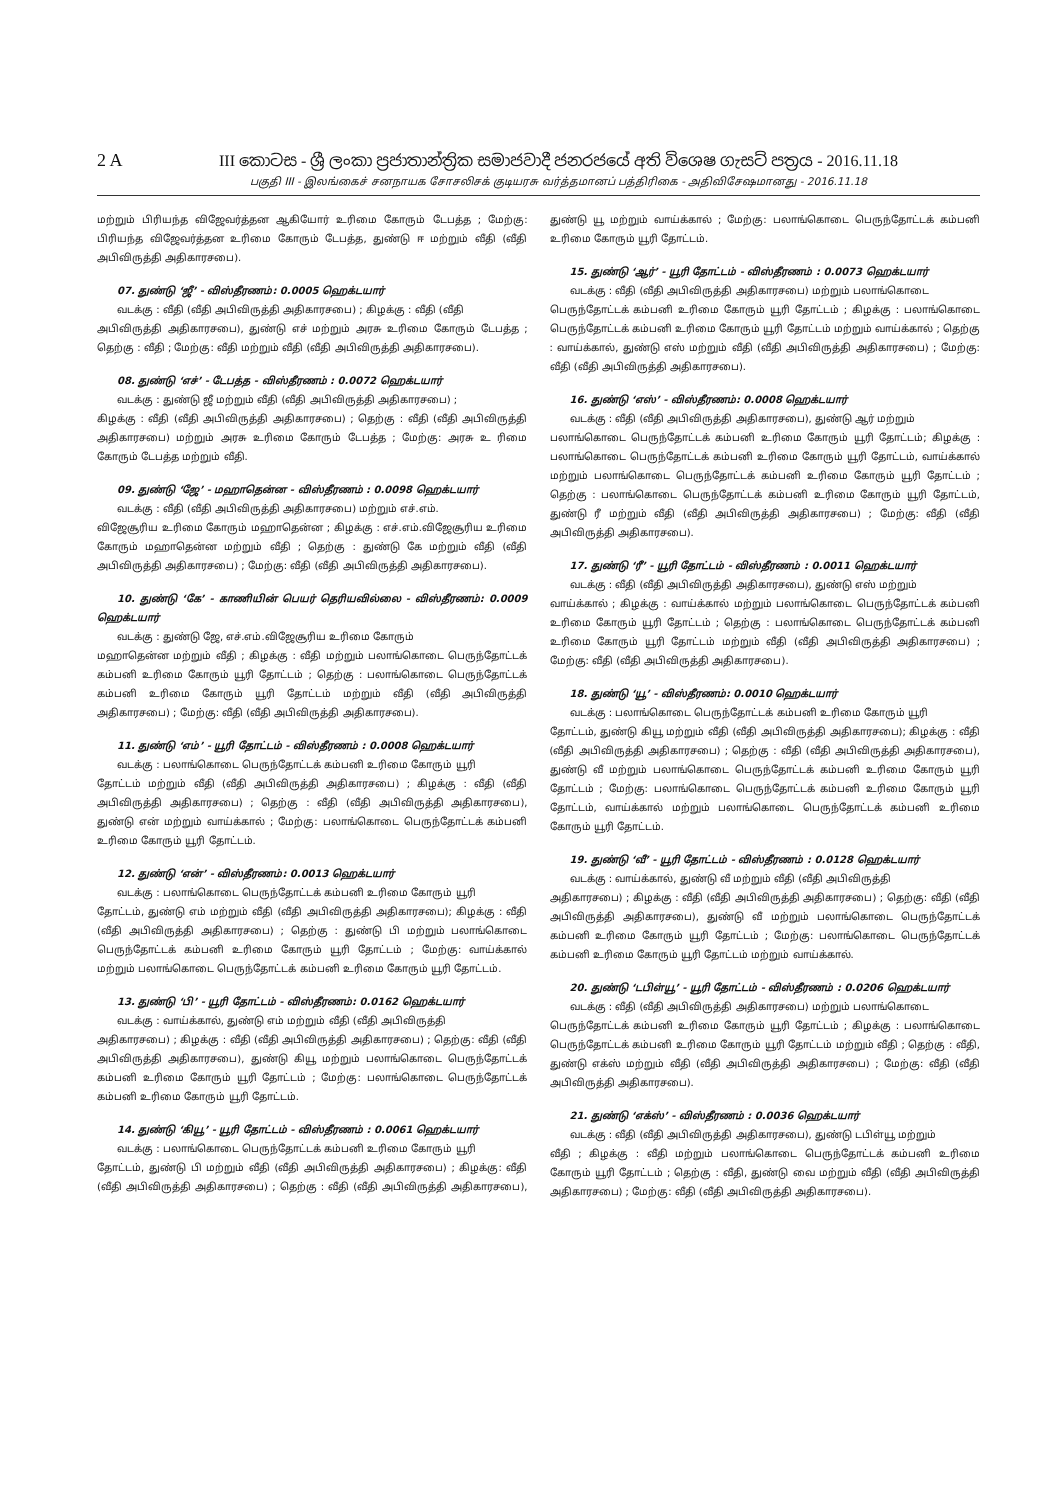2 A III කොටස - ශ්‍රී ලංකා ප්‍රජාතාන්ත්‍රික සමාජවාදී ජනරජයේ අති විශෙෂ ගැසට් පත්‍රය - 2016.11.18
பகுதி III - இலங்கைச் சனநாயக சோசலிசக் குடியரசு வர்த்தமானப் பத்திரிகை - அதிவிசேஷமானது - 2016.11.18
மற்றும் பிரியந்த விஜேவர்த்தன ஆகியோர் உரிமை கோரும் டேபத்த ; மேற்கு: பிரியந்த விஜேவர்த்தன உரிமை கோரும் டேபத்த, துண்டு ஈ மற்றும் வீதி (வீதி அபிவிருத்தி அதிகாரசபை).
07. துண்டு ‘ஜீ’ - விஸ்தீரணம்: 0.0005 ஹெக்டயார்
வடக்கு : வீதி (வீதி அபிவிருத்தி அதிகாரசபை) ; கிழக்கு : வீதி (வீதி
அபிவிருத்தி அதிகாரசபை), துண்டு எச் மற்றும் அரசு உரிமை கோரும் டேபத்த ; தெற்கு : வீதி ; மேற்கு: வீதி மற்றும் வீதி (வீதி அபிவிருத்தி அதிகாரசபை).
08. துண்டு ‘எச்’ - டேபத்த - விஸ்தீரணம் : 0.0072 ஹெக்டயார்
வடக்கு : துண்டு ஜீ மற்றும் வீதி (வீதி அபிவிருத்தி அதிகாரசபை) ;
கிழக்கு : வீதி (வீதி அபிவிருத்தி அதிகாரசபை) ; தெற்கு : வீதி (வீதி அபிவிருத்தி அதிகாரசபை) மற்றும் அரசு உரிமை கோரும் டேபத்த ; மேற்கு: அரசு உ ரிமை கோரும் டேபத்த மற்றும் வீதி.
09. துண்டு ‘ஜே’ - மஹாதென்ன - விஸ்தீரணம் : 0.0098 ஹெக்டயார்
வடக்கு : வீதி (வீதி அபிவிருத்தி அதிகாரசபை) மற்றும் எச்.எம்.
விஜேசூரிய உரிமை கோரும் மஹாதென்ன ; கிழக்கு : எச்.எம்.விஜேசூரிய உரிமை கோரும் மஹாதென்ன மற்றும் வீதி ; தெற்கு : துண்டு கே மற்றும் வீதி (வீதி அபிவிருத்தி அதிகாரசபை) ; மேற்கு: வீதி (வீதி அபிவிருத்தி அதிகாரசபை).
10. துண்டு ‘கே’ - காணியின் பெயர் தெரியவில்லை - விஸ்தீரணம்: 0.0009 ஹெக்டயார்
வடக்கு : துண்டு ஜே, எச்.எம்.விஜேசூரிய உரிமை கோரும்
மஹாதென்ன மற்றும் வீதி ; கிழக்கு : வீதி மற்றும் பலாங்கொடை பெருந்தோட்டக் கம்பனி உரிமை கோரும் யூரி தோட்டம் ; தெற்கு : பலாங்கொடை பெருந்தோட்டக் கம்பனி உரிமை கோரும் யூரி தோட்டம் மற்றும் வீதி (வீதி அபிவிருத்தி அதிகாரசபை) ; மேற்கு: வீதி (வீதி அபிவிருத்தி அதிகாரசபை).
11. துண்டு ‘எம்’ - யூரி தோட்டம் - விஸ்தீரணம் : 0.0008 ஹெக்டயார்
வடக்கு : பலாங்கொடை பெருந்தோட்டக் கம்பனி உரிமை கோரும் யூரி
தோட்டம் மற்றும் வீதி (வீதி அபிவிருத்தி அதிகாரசபை) ; கிழக்கு : வீதி (வீதி அபிவிருத்தி அதிகாரசபை) ; தெற்கு : வீதி (வீதி அபிவிருத்தி அதிகாரசபை), துண்டு என் மற்றும் வாய்க்கால் ; மேற்கு: பலாங்கொடை பெருந்தோட்டக் கம்பனி உரிமை கோரும் யூரி தோட்டம்.
12. துண்டு ‘என்’ - விஸ்தீரணம்: 0.0013 ஹெக்டயார்
வடக்கு : பலாங்கொடை பெருந்தோட்டக் கம்பனி உரிமை கோரும் யூரி
தோட்டம், துண்டு எம் மற்றும் வீதி (வீதி அபிவிருத்தி அதிகாரசபை); கிழக்கு : வீதி (வீதி அபிவிருத்தி அதிகாரசபை) ; தெற்கு : துண்டு பி மற்றும் பலாங்கொடை பெருந்தோட்டக் கம்பனி உரிமை கோரும் யூரி தோட்டம் ; மேற்கு: வாய்க்கால் மற்றும் பலாங்கொடை பெருந்தோட்டக் கம்பனி உரிமை கோரும் யூரி தோட்டம்.
13. துண்டு ‘பி’ - யூரி தோட்டம் - விஸ்தீரணம்: 0.0162 ஹெக்டயார்
வடக்கு : வாய்க்கால், துண்டு எம் மற்றும் வீதி (வீதி அபிவிருத்தி
அதிகாரசபை) ; கிழக்கு : வீதி (வீதி அபிவிருத்தி அதிகாரசபை) ; தெற்கு: வீதி (வீதி அபிவிருத்தி அதிகாரசபை), துண்டு கியூ மற்றும் பலாங்கொடை பெருந்தோட்டக் கம்பனி உரிமை கோரும் யூரி தோட்டம் ; மேற்கு: பலாங்கொடை பெருந்தோட்டக் கம்பனி உரிமை கோரும் யூரி தோட்டம்.
14. துண்டு ‘கியூ’ - யூரி தோட்டம் - விஸ்தீரணம் : 0.0061 ஹெக்டயார்
வடக்கு : பலாங்கொடை பெருந்தோட்டக் கம்பனி உரிமை கோரும் யூரி
தோட்டம், துண்டு பி மற்றும் வீதி (வீதி அபிவிருத்தி அதிகாரசபை) ; கிழக்கு: வீதி (வீதி அபிவிருத்தி அதிகாரசபை) ; தெற்கு : வீதி (வீதி அபிவிருத்தி அதிகாரசபை), துண்டு யூ மற்றும் வாய்க்கால் ; மேற்கு: பலாங்கொடை பெருந்தோட்டக் கம்பனி உரிமை கோரும் யூரி தோட்டம்.
15. துண்டு ‘ஆர்’ - யூரி தோட்டம் - விஸ்தீரணம் : 0.0073 ஹெக்டயார்
வடக்கு : வீதி (வீதி அபிவிருத்தி அதிகாரசபை) மற்றும் பலாங்கொடை
பெருந்தோட்டக் கம்பனி உரிமை கோரும் யூரி தோட்டம் ; கிழக்கு : பலாங்கொடை பெருந்தோட்டக் கம்பனி உரிமை கோரும் யூரி தோட்டம் மற்றும் வாய்க்கால் ; தெற்கு : வாய்க்கால், துண்டு எஸ் மற்றும் வீதி (வீதி அபிவிருத்தி அதிகாரசபை) ; மேற்கு: வீதி (வீதி அபிவிருத்தி அதிகாரசபை).
16. துண்டு ‘எஸ்’ - விஸ்தீரணம்: 0.0008 ஹெக்டயார்
வடக்கு : வீதி (வீதி அபிவிருத்தி அதிகாரசபை), துண்டு ஆர் மற்றும்
பலாங்கொடை பெருந்தோட்டக் கம்பனி உரிமை கோரும் யூரி தோட்டம்; கிழக்கு : பலாங்கொடை பெருந்தோட்டக் கம்பனி உரிமை கோரும் யூரி தோட்டம், வாய்க்கால் மற்றும் பலாங்கொடை பெருந்தோட்டக் கம்பனி உரிமை கோரும் யூரி தோட்டம் ; தெற்கு : பலாங்கொடை பெருந்தோட்டக் கம்பனி உரிமை கோரும் யூரி தோட்டம், துண்டு ரீ மற்றும் வீதி (வீதி அபிவிருத்தி அதிகாரசபை) ; மேற்கு: வீதி (வீதி அபிவிருத்தி அதிகாரசபை).
17. துண்டு ‘ரீ’ - யூரி தோட்டம் - விஸ்தீரணம் : 0.0011 ஹெக்டயார்
வடக்கு : வீதி (வீதி அபிவிருத்தி அதிகாரசபை), துண்டு எஸ் மற்றும்
வாய்க்கால் ; கிழக்கு : வாய்க்கால் மற்றும் பலாங்கொடை பெருந்தோட்டக் கம்பனி உரிமை கோரும் யூரி தோட்டம் ; தெற்கு : பலாங்கொடை பெருந்தோட்டக் கம்பனி உரிமை கோரும் யூரி தோட்டம் மற்றும் வீதி (வீதி அபிவிருத்தி அதிகாரசபை) ; மேற்கு: வீதி (வீதி அபிவிருத்தி அதிகாரசபை).
18. துண்டு ‘யூ’ - விஸ்தீரணம்: 0.0010 ஹெக்டயார்
வடக்கு : பலாங்கொடை பெருந்தோட்டக் கம்பனி உரிமை கோரும் யூரி
தோட்டம், துண்டு கியூ மற்றும் வீதி (வீதி அபிவிருத்தி அதிகாரசபை); கிழக்கு : வீதி (வீதி அபிவிருத்தி அதிகாரசபை) ; தெற்கு : வீதி (வீதி அபிவிருத்தி அதிகாரசபை), துண்டு வீ மற்றும் பலாங்கொடை பெருந்தோட்டக் கம்பனி உரிமை கோரும் யூரி தோட்டம் ; மேற்கு: பலாங்கொடை பெருந்தோட்டக் கம்பனி உரிமை கோரும் யூரி தோட்டம், வாய்க்கால் மற்றும் பலாங்கொடை பெருந்தோட்டக் கம்பனி உரிமை கோரும் யூரி தோட்டம்.
19. துண்டு ‘வீ’ - யூரி தோட்டம் - விஸ்தீரணம் : 0.0128 ஹெக்டயார்
வடக்கு : வாய்க்கால், துண்டு வீ மற்றும் வீதி (வீதி அபிவிருத்தி
அதிகாரசபை) ; கிழக்கு : வீதி (வீதி அபிவிருத்தி அதிகாரசபை) ; தெற்கு: வீதி (வீதி அபிவிருத்தி அதிகாரசபை), துண்டு வீ மற்றும் பலாங்கொடை பெருந்தோட்டக் கம்பனி உரிமை கோரும் யூரி தோட்டம் ; மேற்கு: பலாங்கொடை பெருந்தோட்டக் கம்பனி உரிமை கோரும் யூரி தோட்டம் மற்றும் வாய்க்கால்.
20. துண்டு ‘டபிள்யூ’ - யூரி தோட்டம் - விஸ்தீரணம் : 0.0206 ஹெக்டயார்
வடக்கு : வீதி (வீதி அபிவிருத்தி அதிகாரசபை) மற்றும் பலாங்கொடை
பெருந்தோட்டக் கம்பனி உரிமை கோரும் யூரி தோட்டம் ; கிழக்கு : பலாங்கொடை பெருந்தோட்டக் கம்பனி உரிமை கோரும் யூரி தோட்டம் மற்றும் வீதி ; தெற்கு : வீதி, துண்டு எக்ஸ் மற்றும் வீதி (வீதி அபிவிருத்தி அதிகாரசபை) ; மேற்கு: வீதி (வீதி அபிவிருத்தி அதிகாரசபை).
21. துண்டு ‘எக்ஸ்’ - விஸ்தீரணம் : 0.0036 ஹெக்டயார்
வடக்கு : வீதி (வீதி அபிவிருத்தி அதிகாரசபை), துண்டு டபிள்யூ மற்றும்
வீதி ; கிழக்கு : வீதி மற்றும் பலாங்கொடை பெருந்தோட்டக் கம்பனி உரிமை கோரும் யூரி தோட்டம் ; தெற்கு : வீதி, துண்டு வை மற்றும் வீதி (வீதி அபிவிருத்தி அதிகாரசபை) ; மேற்கு: வீதி (வீதி அபிவிருத்தி அதிகாரசபை).